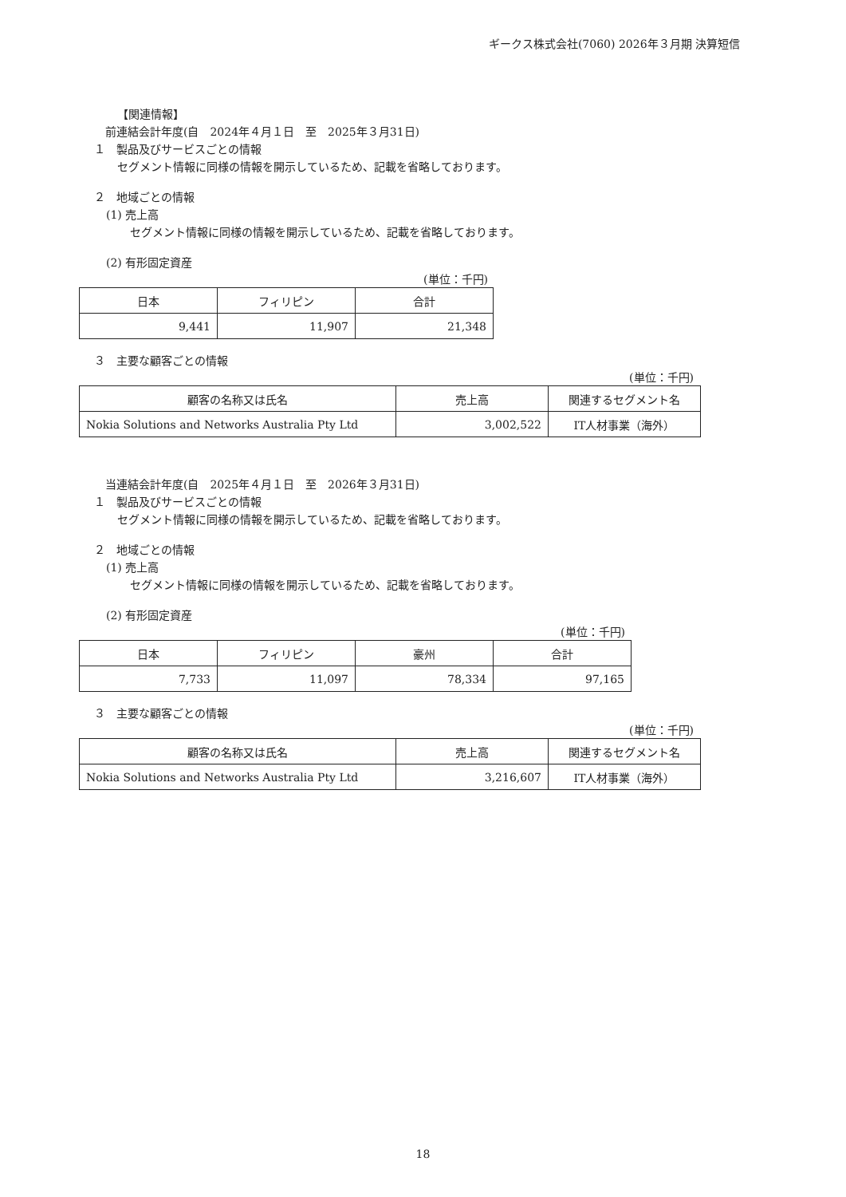ギークス株式会社(7060) 2026年３月期 決算短信
【関連情報】
前連結会計年度(自　2024年４月１日　至　2025年３月31日)
１　製品及びサービスごとの情報
セグメント情報に同様の情報を開示しているため、記載を省略しております。
２　地域ごとの情報
(1) 売上高
セグメント情報に同様の情報を開示しているため、記載を省略しております。
(2) 有形固定資産
(単位：千円)
| 日本 | フィリピン | 合計 |
| 9,441 | 11,907 | 21,348 |
３　主要な顧客ごとの情報
(単位：千円)
| 顧客の名称又は氏名 | 売上高 | 関連するセグメント名 |
| Nokia Solutions and Networks Australia Pty Ltd | 3,002,522 | IT人材事業（海外） |
当連結会計年度(自　2025年４月１日　至　2026年３月31日)
１　製品及びサービスごとの情報
セグメント情報に同様の情報を開示しているため、記載を省略しております。
２　地域ごとの情報
(1) 売上高
セグメント情報に同様の情報を開示しているため、記載を省略しております。
(2) 有形固定資産
(単位：千円)
| 日本 | フィリピン | 豪州 | 合計 |
| 7,733 | 11,097 | 78,334 | 97,165 |
３　主要な顧客ごとの情報
(単位：千円)
| 顧客の名称又は氏名 | 売上高 | 関連するセグメント名 |
| Nokia Solutions and Networks Australia Pty Ltd | 3,216,607 | IT人材事業（海外） |
18